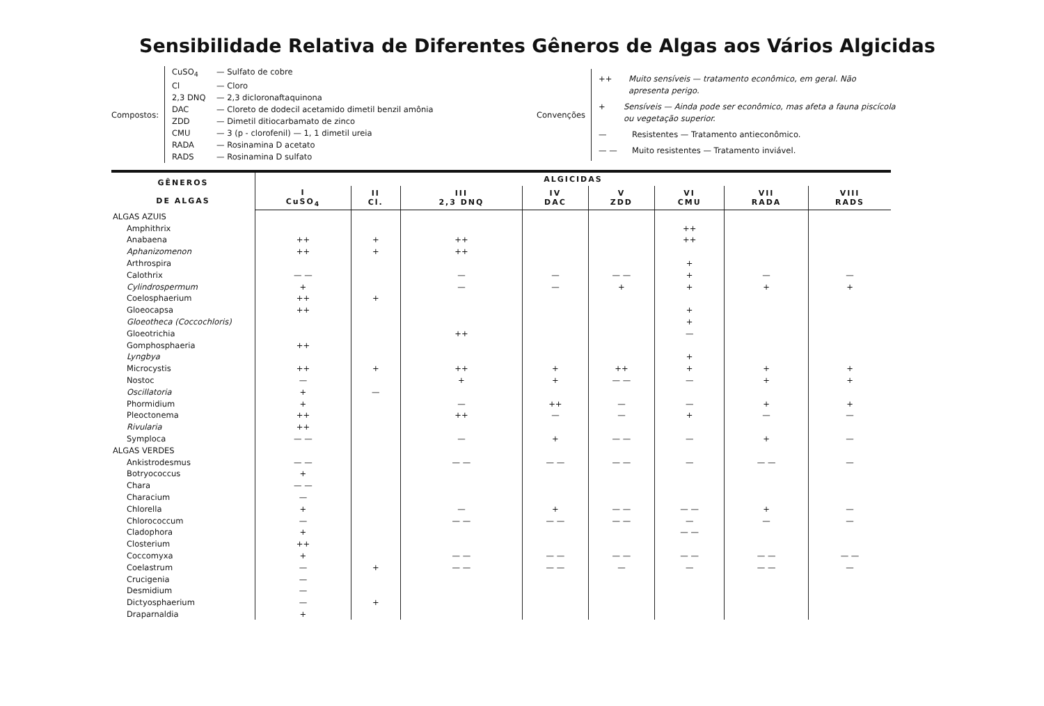Sensibilidade Relativa de Diferentes Gêneros de Algas aos Vários Algicidas
Compostos:
CuSO<sub>4</sub> — Sulfato de cobre
Cl — Cloro
2,3 DNQ — 2,3 dicloronaftaquinona
DAC — Cloreto de dodecil acetamido dimetil benzil amônia
ZDD — Dimetil ditiocarbamato de zinco
CMU — 3 (p - clorofenil) — 1, 1 dimetil ureia
RADA — Rosinamina D acetato
RADS — Rosinamina D sulfato
Convenções
++ Muito sensíveis — tratamento econômico, em geral. Não apresenta perigo.
+ Sensíveis — Ainda pode ser econômico, mas afeta a fauna piscícola ou vegetação superior.
— Resistentes — Tratamento antieconômico.
— — Muito resistentes — Tratamento inviável.
| GÊNEROS DE ALGAS | ALGICIDAS | | | | | | | |
| --- | --- | --- | --- | --- | --- | --- | --- | --- |
| | I CuSO<sub>4</sub> | II Cl. | III 2,3 DNQ | IV DAC | V ZDD | VI CMU | VII RADA | VIII RADS |
| ALGAS AZUIS | | | | | | | | |
| Amphithrix | | | | | | ++ | | |
| Anabaena | ++ | + | ++ | | | ++ | | |
| Aphanizomenon | ++ | + | ++ | | | | | |
| Arthrospira | | | | | | + | | |
| Calothrix | — — | | — | — | — — | + | — | — |
| Cylindrospermum | + | | — | — | + | + | + | + |
| Coelosphaerium | ++ | + | | | | | | |
| Gloeocapsa | ++ | | | | | + | | |
| Gloeotheca (Coccochloris) | | | | | | + | | |
| Gloeotrichia | | | ++ | | | — | | |
| Gomphosphaeria | ++ | | | | | | | |
| Lyngbya | | | | | | + | | |
| Microcystis | ++ | + | ++ | + | ++ | + | + | + |
| Nostoc | — | | + | + | — — | — | + | + |
| Oscillatoria | + | — | | | | | | |
| Phormidium | + | | — | ++ | — | — | + | + |
| Pleoctonema | ++ | | ++ | — | — | + | — | — |
| Rivularia | ++ | | | | | | | |
| Symploca | — — | | — | + | — — | — | + | — |
| ALGAS VERDES | | | | | | | | |
| Ankistrodesmus | — — | | — — | — — | — — | — | — — | — |
| Botryococcus | + | | | | | | | |
| Chara | — — | | | | | | | |
| Characium | — | | | | | | | |
| Chlorella | + | | — | + | — — | — — | + | — |
| Chlorococcum | — | | — — | — — | — — | — | — | — |
| Cladophora | + | | | | | — — | | |
| Closterium | ++ | | | | | | | |
| Coccomyxa | + | | — — | — — | — — | — — | — — | — — |
| Coelastrum | — | + | — — | — — | — | — | — — | — |
| Crucigenia | — | | | | | | | |
| Desmidium | — | | | | | | | |
| Dictyosphaerium | — | + | | | | | | |
| Draparnaldia | + | | | | | | | |